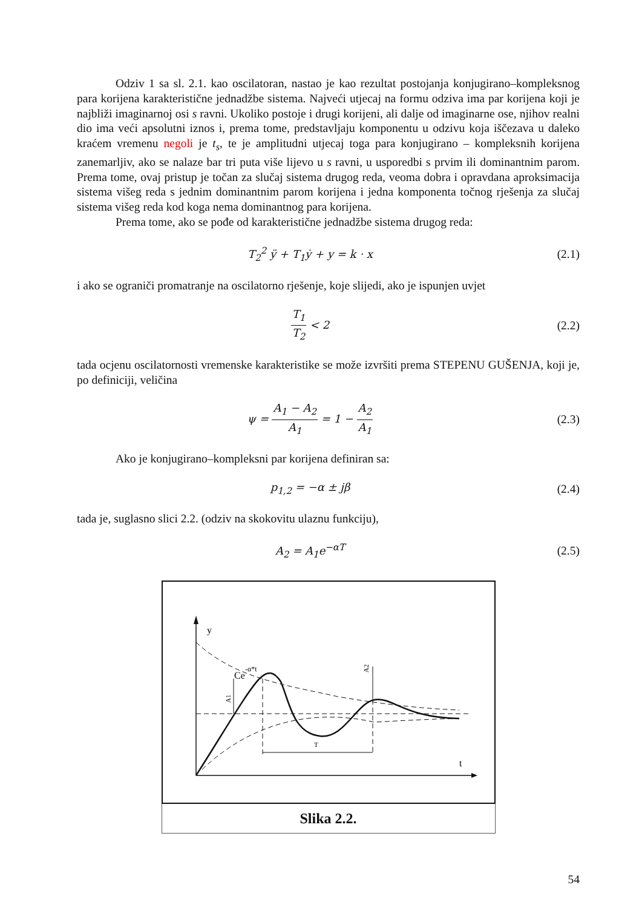Odziv 1 sa sl. 2.1. kao oscilatoran, nastao je kao rezultat postojanja konjugirano–kompleksnog para korijena karakteristične jednadžbe sistema. Najveći utjecaj na formu odziva ima par korijena koji je najbliži imaginarnoj osi s ravni. Ukoliko postoje i drugi korijeni, ali dalje od imaginarne ose, njihov realni dio ima veći apsolutni iznos i, prema tome, predstavljaju komponentu u odzivu koja iščezava u daleko kraćem vremenu negoli je t<sub>s</sub>, te je amplitudni utjecaj toga para konjugirano – kompleksnih korijena zanemarljiv, ako se nalaze bar tri puta više lijevo u s ravni, u usporedbi s prvim ili dominantnim parom. Prema tome, ovaj pristup je točan za slučaj sistema drugog reda, veoma dobra i opravdana aproksimacija sistema višeg reda s jednim dominantnim parom korijena i jedna komponenta točnog rješenja za slučaj sistema višeg reda kod koga nema dominantnog para korijena.
Prema tome, ako se pođe od karakteristične jednadžbe sistema drugog reda:
T<sub>2</sub><sup>2</sup> ÿ + T<sub>1</sub>ẏ + y = k · x (2.1)
i ako se ograniči promatranje na oscilatorno rješenje, koje slijedi, ako je ispunjen uvjet
T<sub>1</sub> T<sub>2</sub> < 2 (2.2)
tada ocjenu oscilatornosti vremenske karakteristike se može izvršiti prema STEPENU GUŠENJA, koji je, po definiciji, veličina
ψ = A<sub>1</sub> − A<sub>2</sub> A<sub>1</sub> = 1 − A<sub>2</sub> A<sub>1</sub> (2.3)
Ako je konjugirano–kompleksni par korijena definiran sa:
p<sub>1,2</sub> = −α ± jβ (2.4)
tada je, suglasno slici 2.2. (odziv na skokovitu ulaznu funkciju),
A<sub>2</sub> = A<sub>1</sub>e<sup>−αT</sup> (2.5)
y
t
Ce
-α*t
T
A1
A2
Slika 2.2.
54